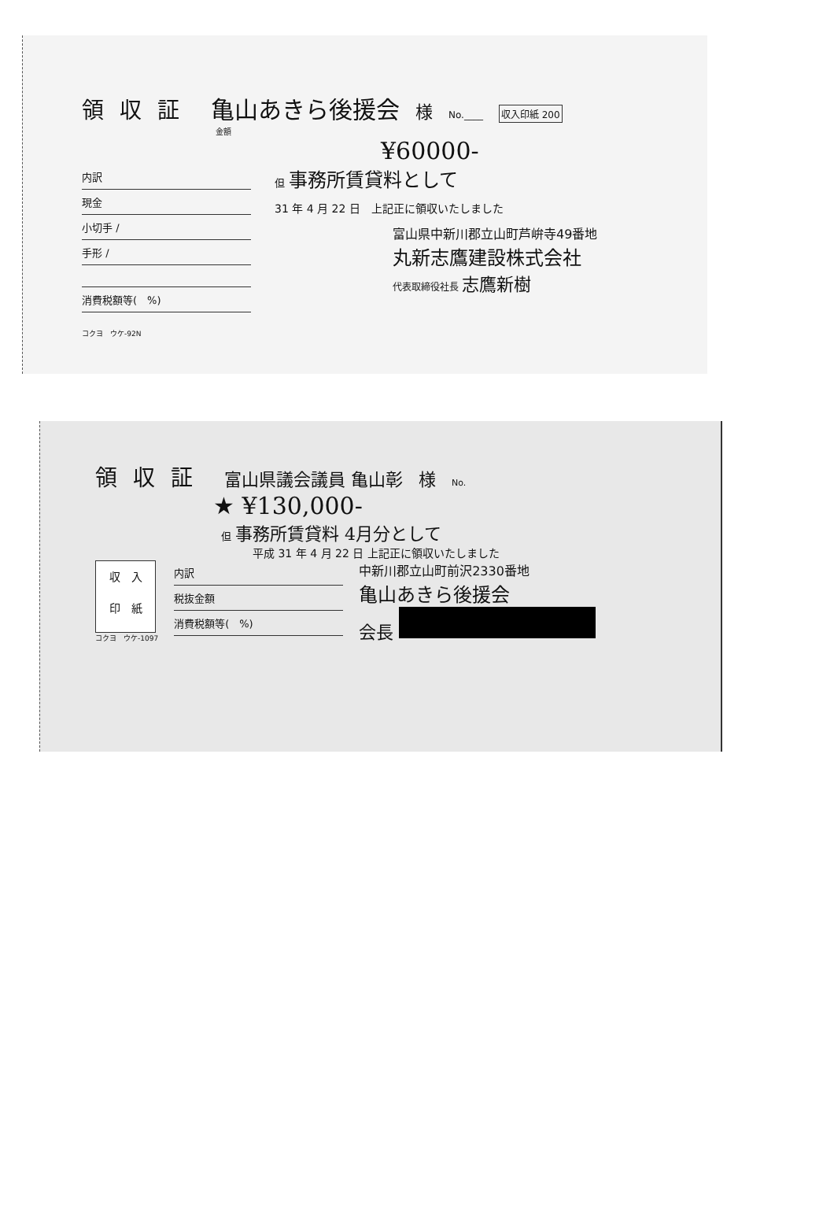領収証 亀山あきら後援会 様 No.____ 収入印紙 200
金額
¥60000-
内訳
現金
小切手 /
手形 /
消費税額等(　%)
コクヨ　ウケ-92N
但 事務所賃貸料として
31 年 4 月 22 日　上記正に領収いたしました
富山県中新川郡立山町芦峅寺49番地
丸新志鷹建設株式会社
代表取締役社長 志鷹新樹
領収証 富山県議会議員 亀山彰 様 No.
★ ¥130,000-
但 事務所賃貸料 4月分として
平成 31 年 4 月 22 日 上記正に領収いたしました
収　入
印　紙
コクヨ　ウケ-1097
内訳
税抜金額
消費税額等(　%)
中新川郡立山町前沢2330番地
亀山あきら後援会
会長